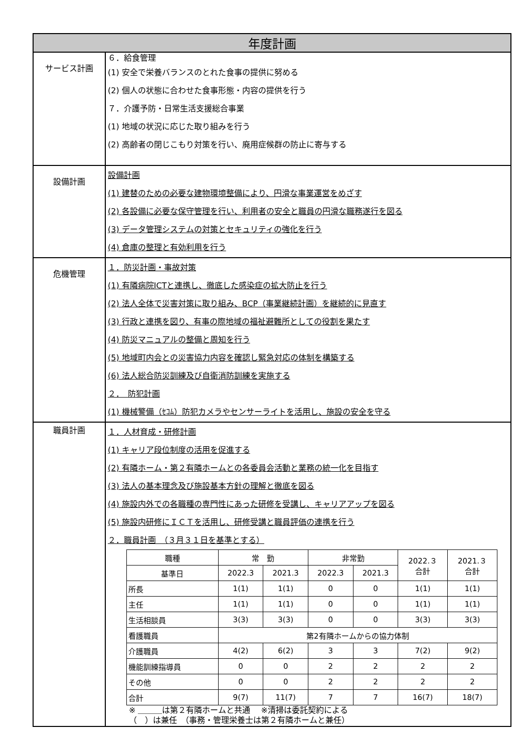| 年度計画 | |
| サービス計画 | ６．給食管理 (1) 安全で栄養バランスのとれた食事の提供に努める (2) 個人の状態に合わせた食事形態・内容の提供を行う ７．介護予防・日常生活支援総合事業 (1) 地域の状況に応じた取り組みを行う (2) 高齢者の閉じこもり対策を行い、廃用症候群の防止に寄与する |
| 設備計画 | 設備計画 (1) 建替のための必要な建物環境整備により、円滑な事業運営をめざす (2) 各設備に必要な保守管理を行い、利用者の安全と職員の円滑な職務遂行を図る (3) データ管理システムの対策とセキュリティの強化を行う (4) 倉庫の整理と有効利用を行う |
| 危機管理 | １．防災計画・事故対策 (1) 有隣病院ICTと連携し、徹底した感染症の拡大防止を行う (2) 法人全体で災害対策に取り組み、BCP（事業継続計画）を継続的に見直す (3) 行政と連携を図り、有事の際地域の福祉避難所としての役割を果たす (4) 防災マニュアルの整備と周知を行う (5) 地域町内会との災害協力内容を確認し緊急対応の体制を構築する (6) 法人総合防災訓練及び自衛消防訓練を実施する ２． 防犯計画 (1) 機械警備（ｾｺﾑ）防犯カメラやセンサーライトを活用し、施設の安全を守る |
| 職員計画 | １．人材育成・研修計画 (1) キャリア段位制度の活用を促進する (2) 有隣ホーム・第２有隣ホームとの各委員会活動と業務の統一化を目指す (3) 法人の基本理念及び施設基本方針の理解と徹底を図る (4) 施設内外での各職種の専門性にあった研修を受講し、キャリアアップを図る (5) 施設内研修にＩＣＴを活用し、研修受講と職員評価の連携を行う ２．職員計画 （３月３１日を基準とする） / 職種 / 常 勤 / / 非常勤 / / 2022.３ 合計 / 2021.３ 合計 / / 基準日 / 2022.3 / 2021.3 / 2022.3 / 2021.3 / / / / 所長 / 1(1) / 1(1) / 0 / 0 / 1(1) / 1(1) / / 主任 / 1(1) / 1(1) / 0 / 0 / 1(1) / 1(1) / / 生活相談員 / 3(3) / 3(3) / 0 / 0 / 3(3) / 3(3) / / 看護職員 / 第2有隣ホームからの協力体制 / / / / / / / 介護職員 / 4(2) / 6(2) / 3 / 3 / 7(2) / 9(2) / / 機能訓練指導員 / 0 / 0 / 2 / 2 / 2 / 2 / / その他 / 0 / 0 / 2 / 2 / 2 / 2 / / 合計 / 9(7) / 11(7) / 7 / 7 / 16(7) / 18(7) / ※ ＿＿＿は第２有隣ホームと共通 ※清掃は委託契約による （ ）は兼任 （事務・管理栄養士は第２有隣ホームと兼任） |